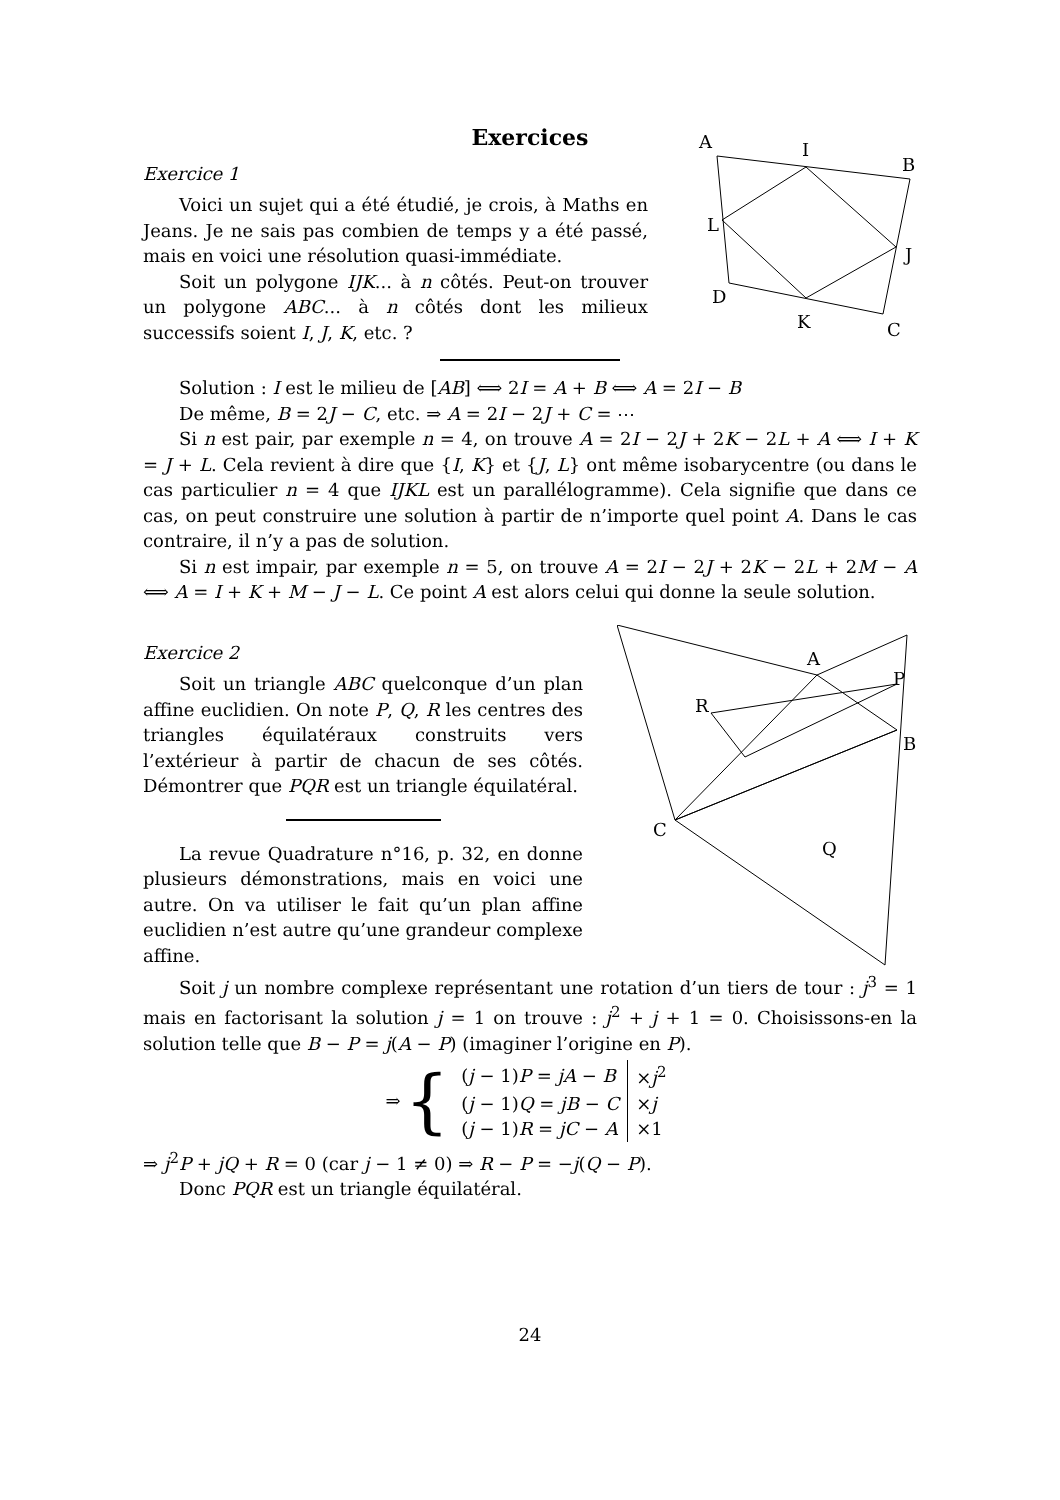Exercices
Exercice 1
Voici un sujet qui a été étudié, je crois, à Maths en Jeans. Je ne sais pas combien de temps y a été passé, mais en voici une résolution quasi-immédiate.
Soit un polygone IJK... à n côtés. Peut-on trouver un polygone ABC... à n côtés dont les milieux successifs soient I, J, K, etc. ?
A
I
B
L
J
D
K
C
Solution : I est le milieu de [AB] ⟺ 2I = A + B ⟺ A = 2I − B
De même, B = 2J − C, etc. ⇒ A = 2I − 2J + C = ⋯
Si n est pair, par exemple n = 4, on trouve A = 2I − 2J + 2K − 2L + A ⟺ I + K = J + L. Cela revient à dire que {I, K} et {J, L} ont même isobarycentre (ou dans le cas particulier n = 4 que IJKL est un parallélogramme). Cela signifie que dans ce cas, on peut construire une solution à partir de n’importe quel point A. Dans le cas contraire, il n’y a pas de solution.
Si n est impair, par exemple n = 5, on trouve A = 2I − 2J + 2K − 2L + 2M − A ⟺ A = I + K + M − J − L. Ce point A est alors celui qui donne la seule solution.
Exercice 2
Soit un triangle ABC quelconque d’un plan affine euclidien. On note P, Q, R les centres des triangles équilatéraux construits vers l’extérieur à partir de chacun de ses côtés. Démontrer que PQR est un triangle équilatéral.
La revue Quadrature n°16, p. 32, en donne plusieurs démonstrations, mais en voici une autre. On va utiliser le fait qu’un plan affine euclidien n’est autre qu’une grandeur complexe affine.
A
P
R
B
C
Q
Soit j un nombre complexe représentant une rotation d’un tiers de tour : j<sup>3</sup> = 1 mais en factorisant la solution j = 1 on trouve : j<sup>2</sup> + j + 1 = 0. Choisissons-en la solution telle que B − P = j(A − P) (imaginer l’origine en P).
⇒ {
| ( j − 1) P = jA − B | × j<sup>2</sup> |
| ( j − 1) Q = jB − C | × j |
| ( j − 1) R = jC − A | ×1 |
⇒ j<sup>2</sup>P + jQ + R = 0 (car j − 1 ≠ 0) ⇒ R − P = −j(Q − P).
Donc PQR est un triangle équilatéral.
24